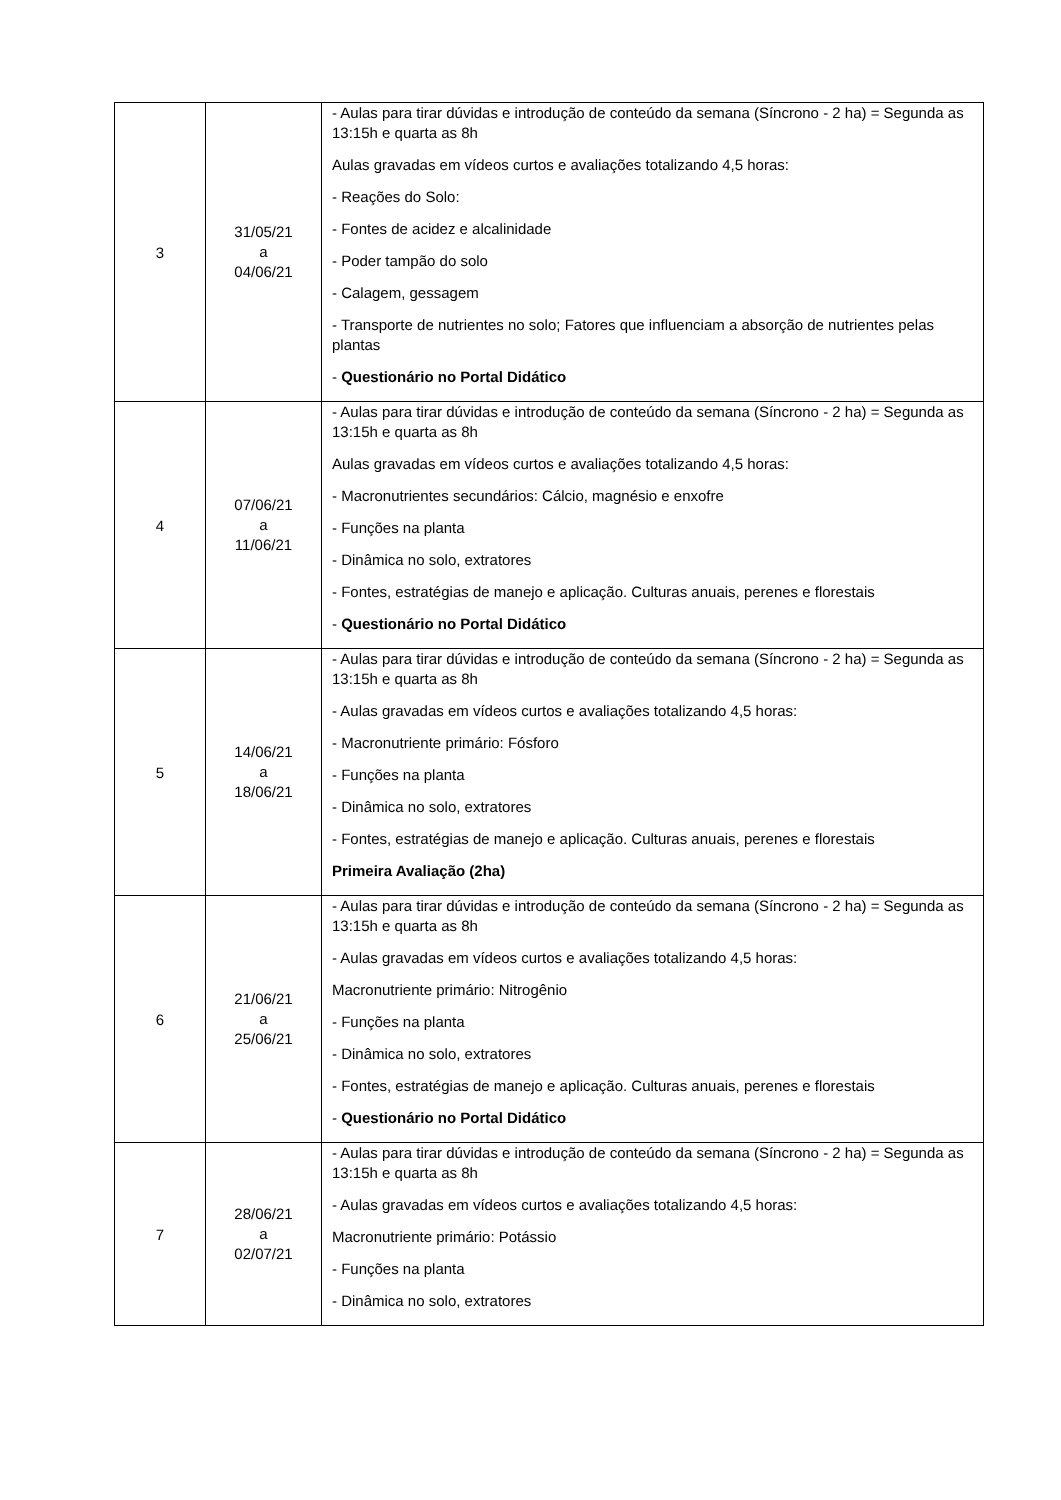| 3 | 31/05/21 a 04/06/21 | - Aulas para tirar dúvidas e introdução de conteúdo da semana (Síncrono - 2 ha) = Segunda as 13:15h e quarta as 8h Aulas gravadas em vídeos curtos e avaliações totalizando 4,5 horas: - Reações do Solo: - Fontes de acidez e alcalinidade - Poder tampão do solo - Calagem, gessagem - Transporte de nutrientes no solo; Fatores que influenciam a absorção de nutrientes pelas plantas - Questionário no Portal Didático |
| 4 | 07/06/21 a 11/06/21 | - Aulas para tirar dúvidas e introdução de conteúdo da semana (Síncrono - 2 ha) = Segunda as 13:15h e quarta as 8h Aulas gravadas em vídeos curtos e avaliações totalizando 4,5 horas: - Macronutrientes secundários: Cálcio, magnésio e enxofre - Funções na planta - Dinâmica no solo, extratores - Fontes, estratégias de manejo e aplicação. Culturas anuais, perenes e florestais - Questionário no Portal Didático |
| 5 | 14/06/21 a 18/06/21 | - Aulas para tirar dúvidas e introdução de conteúdo da semana (Síncrono - 2 ha) = Segunda as 13:15h e quarta as 8h - Aulas gravadas em vídeos curtos e avaliações totalizando 4,5 horas: - Macronutriente primário: Fósforo - Funções na planta - Dinâmica no solo, extratores - Fontes, estratégias de manejo e aplicação. Culturas anuais, perenes e florestais Primeira Avaliação (2ha) |
| 6 | 21/06/21 a 25/06/21 | - Aulas para tirar dúvidas e introdução de conteúdo da semana (Síncrono - 2 ha) = Segunda as 13:15h e quarta as 8h - Aulas gravadas em vídeos curtos e avaliações totalizando 4,5 horas: Macronutriente primário: Nitrogênio - Funções na planta - Dinâmica no solo, extratores - Fontes, estratégias de manejo e aplicação. Culturas anuais, perenes e florestais - Questionário no Portal Didático |
| 7 | 28/06/21 a 02/07/21 | - Aulas para tirar dúvidas e introdução de conteúdo da semana (Síncrono - 2 ha) = Segunda as 13:15h e quarta as 8h - Aulas gravadas em vídeos curtos e avaliações totalizando 4,5 horas: Macronutriente primário: Potássio - Funções na planta - Dinâmica no solo, extratores |